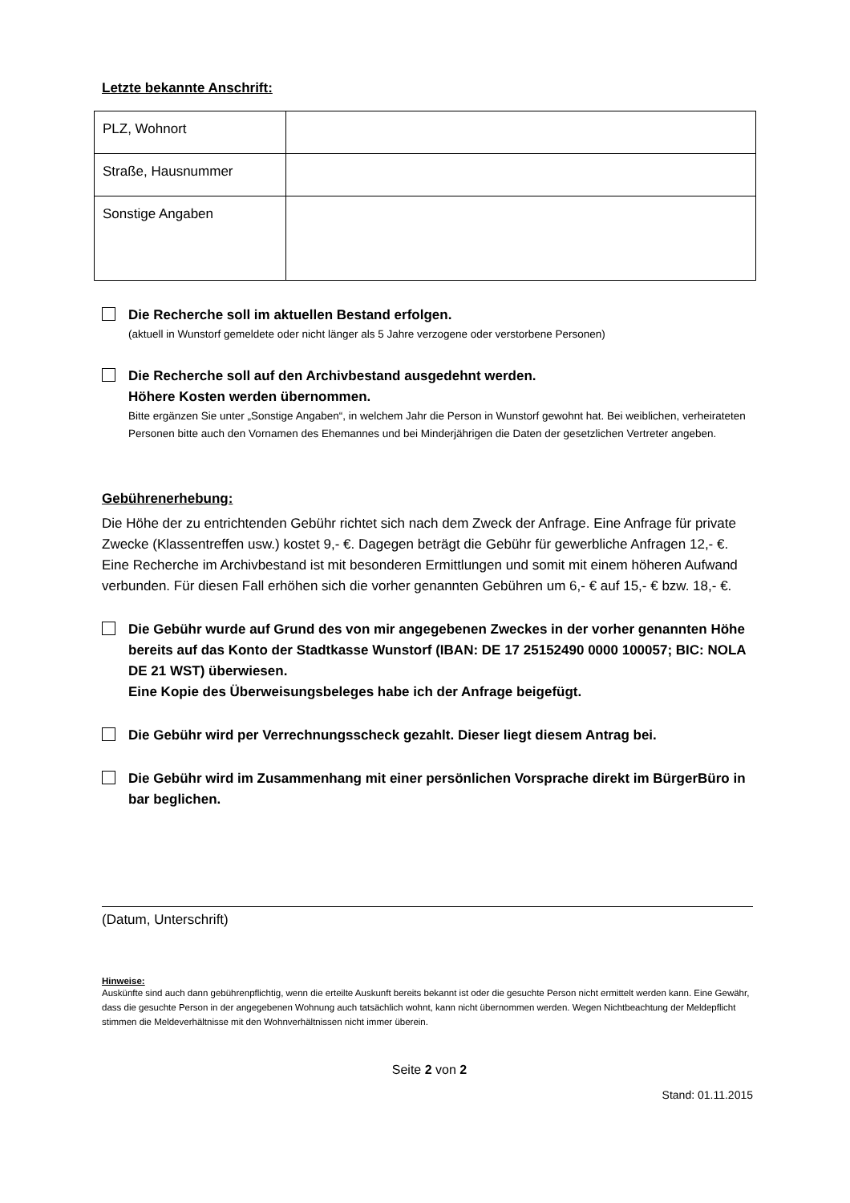Letzte bekannte Anschrift:
| PLZ, Wohnort | |
| Straße, Hausnummer | |
| Sonstige Angaben | |
Die Recherche soll im aktuellen Bestand erfolgen.
(aktuell in Wunstorf gemeldete oder nicht länger als 5 Jahre verzogene oder verstorbene Personen)
Die Recherche soll auf den Archivbestand ausgedehnt werden.
Höhere Kosten werden übernommen.
Bitte ergänzen Sie unter „Sonstige Angaben“, in welchem Jahr die Person in Wunstorf gewohnt hat. Bei weiblichen, verheirateten Personen bitte auch den Vornamen des Ehemannes und bei Minderjährigen die Daten der gesetzlichen Vertreter angeben.
Gebührenerhebung:
Die Höhe der zu entrichtenden Gebühr richtet sich nach dem Zweck der Anfrage. Eine Anfrage für private Zwecke (Klassentreffen usw.) kostet 9,- €. Dagegen beträgt die Gebühr für gewerbliche Anfragen 12,- €. Eine Recherche im Archivbestand ist mit besonderen Ermittlungen und somit mit einem höheren Aufwand verbunden. Für diesen Fall erhöhen sich die vorher genannten Gebühren um 6,- € auf 15,- € bzw. 18,- €.
Die Gebühr wurde auf Grund des von mir angegebenen Zweckes in der vorher genannten Höhe bereits auf das Konto der Stadtkasse Wunstorf (IBAN: DE 17 25152490 0000 100057; BIC: NOLA DE 21 WST) überwiesen.
Eine Kopie des Überweisungsbeleges habe ich der Anfrage beigefügt.
Die Gebühr wird per Verrechnungsscheck gezahlt. Dieser liegt diesem Antrag bei.
Die Gebühr wird im Zusammenhang mit einer persönlichen Vorsprache direkt im BürgerBüro in bar beglichen.
(Datum, Unterschrift)
Hinweise:
Auskünfte sind auch dann gebührenpflichtig, wenn die erteilte Auskunft bereits bekannt ist oder die gesuchte Person nicht ermittelt werden kann. Eine Gewähr, dass die gesuchte Person in der angegebenen Wohnung auch tatsächlich wohnt, kann nicht übernommen werden. Wegen Nichtbeachtung der Meldepflicht stimmen die Meldeverhältnisse mit den Wohnverhältnissen nicht immer überein.
Seite 2 von 2
Stand: 01.11.2015